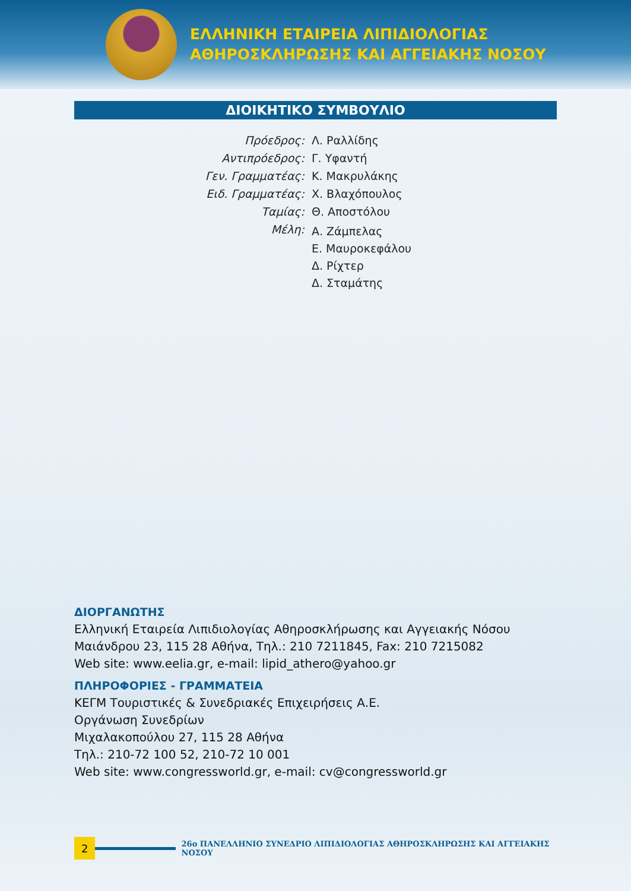ΕΛΛΗΝΙΚΗ ΕΤΑΙΡΕΙΑ ΛΙΠΙΔΙΟΛΟΓΙΑΣ
ΑΘΗΡΟΣΚΛΗΡΩΣΗΣ ΚΑΙ ΑΓΓΕΙΑΚΗΣ ΝΟΣΟΥ
ΔΙΟΙΚΗΤΙΚΟ ΣΥΜΒΟΥΛΙΟ
Πρόεδρος:
Λ. Ραλλίδης
Αντιπρόεδρος:
Γ. Υφαντή
Γεν. Γραμματέας:
Κ. Μακρυλάκης
Ειδ. Γραμματέας:
Χ. Βλαχόπουλος
Ταμίας:
Θ. Αποστόλου
Μέλη:
Α. Ζάμπελας
Ε. Μαυροκεφάλου
Δ. Ρίχτερ
Δ. Σταμάτης
ΔΙΟΡΓΑΝΩΤΗΣ
Ελληνική Εταιρεία Λιπιδιολογίας Αθηροσκλήρωσης και Αγγειακής Νόσου
Μαιάνδρου 23, 115 28 Αθήνα, Τηλ.: 210 7211845, Fax: 210 7215082
Web site: www.eelia.gr, e-mail: lipid_athero@yahoo.gr
ΠΛΗΡΟΦΟΡΙΕΣ - ΓΡΑΜΜΑΤΕΙΑ
ΚΕΓΜ Τουριστικές & Συνεδριακές Επιχειρήσεις Α.Ε.
Οργάνωση Συνεδρίων
Μιχαλακοπούλου 27, 115 28 Αθήνα
Τηλ.: 210-72 100 52, 210-72 10 001
Web site: www.congressworld.gr, e-mail: cv@congressworld.gr
2
26ο ΠΑΝΕΛΛΗΝΙΟ ΣΥΝΕΔΡΙΟ ΛΙΠΙΔΙΟΛΟΓΙΑΣ ΑΘΗΡΟΣΚΛΗΡΩΣΗΣ ΚΑΙ ΑΓΓΕΙΑΚΗΣ ΝΟΣΟΥ